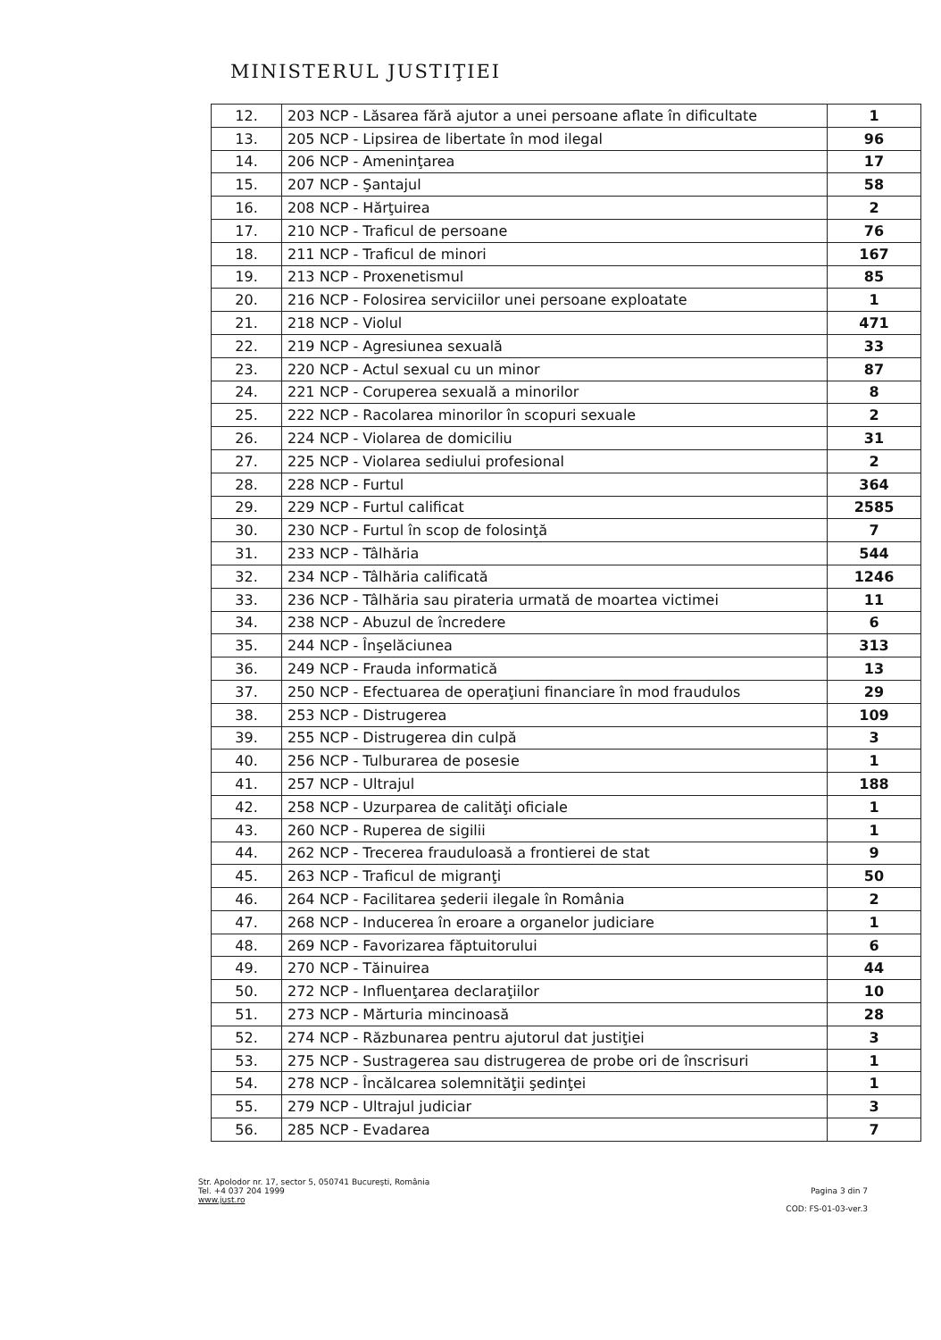MINISTERUL JUSTIŢIEI
| 12. | 203 NCP - Lăsarea fără ajutor a unei persoane aflate în dificultate | 1 |
| 13. | 205 NCP - Lipsirea de libertate în mod ilegal | 96 |
| 14. | 206 NCP - Ameninţarea | 17 |
| 15. | 207 NCP - Şantajul | 58 |
| 16. | 208 NCP - Hărţuirea | 2 |
| 17. | 210 NCP - Traficul de persoane | 76 |
| 18. | 211 NCP - Traficul de minori | 167 |
| 19. | 213 NCP - Proxenetismul | 85 |
| 20. | 216 NCP - Folosirea serviciilor unei persoane exploatate | 1 |
| 21. | 218 NCP - Violul | 471 |
| 22. | 219 NCP - Agresiunea sexuală | 33 |
| 23. | 220 NCP - Actul sexual cu un minor | 87 |
| 24. | 221 NCP - Coruperea sexuală a minorilor | 8 |
| 25. | 222 NCP - Racolarea minorilor în scopuri sexuale | 2 |
| 26. | 224 NCP - Violarea de domiciliu | 31 |
| 27. | 225 NCP - Violarea sediului profesional | 2 |
| 28. | 228 NCP - Furtul | 364 |
| 29. | 229 NCP - Furtul calificat | 2585 |
| 30. | 230 NCP - Furtul în scop de folosinţă | 7 |
| 31. | 233 NCP - Tâlhăria | 544 |
| 32. | 234 NCP - Tâlhăria calificată | 1246 |
| 33. | 236 NCP - Tâlhăria sau pirateria urmată de moartea victimei | 11 |
| 34. | 238 NCP - Abuzul de încredere | 6 |
| 35. | 244 NCP - Înşelăciunea | 313 |
| 36. | 249 NCP - Frauda informatică | 13 |
| 37. | 250 NCP - Efectuarea de operaţiuni financiare în mod fraudulos | 29 |
| 38. | 253 NCP - Distrugerea | 109 |
| 39. | 255 NCP - Distrugerea din culpă | 3 |
| 40. | 256 NCP - Tulburarea de posesie | 1 |
| 41. | 257 NCP - Ultrajul | 188 |
| 42. | 258 NCP - Uzurparea de calităţi oficiale | 1 |
| 43. | 260 NCP - Ruperea de sigilii | 1 |
| 44. | 262 NCP - Trecerea frauduloasă a frontierei de stat | 9 |
| 45. | 263 NCP - Traficul de migranţi | 50 |
| 46. | 264 NCP - Facilitarea şederii ilegale în România | 2 |
| 47. | 268 NCP - Inducerea în eroare a organelor judiciare | 1 |
| 48. | 269 NCP - Favorizarea făptuitorului | 6 |
| 49. | 270 NCP - Tăinuirea | 44 |
| 50. | 272 NCP - Influenţarea declaraţiilor | 10 |
| 51. | 273 NCP - Mărturia mincinoasă | 28 |
| 52. | 274 NCP - Răzbunarea pentru ajutorul dat justiţiei | 3 |
| 53. | 275 NCP - Sustragerea sau distrugerea de probe ori de înscrisuri | 1 |
| 54. | 278 NCP - Încălcarea solemnităţii şedinţei | 1 |
| 55. | 279 NCP - Ultrajul judiciar | 3 |
| 56. | 285 NCP - Evadarea | 7 |
Str. Apolodor nr. 17, sector 5, 050741 Bucureşti, România
Tel. +4 037 204 1999
www.just.ro
Pagina 3 din 7
COD: FS-01-03-ver.3